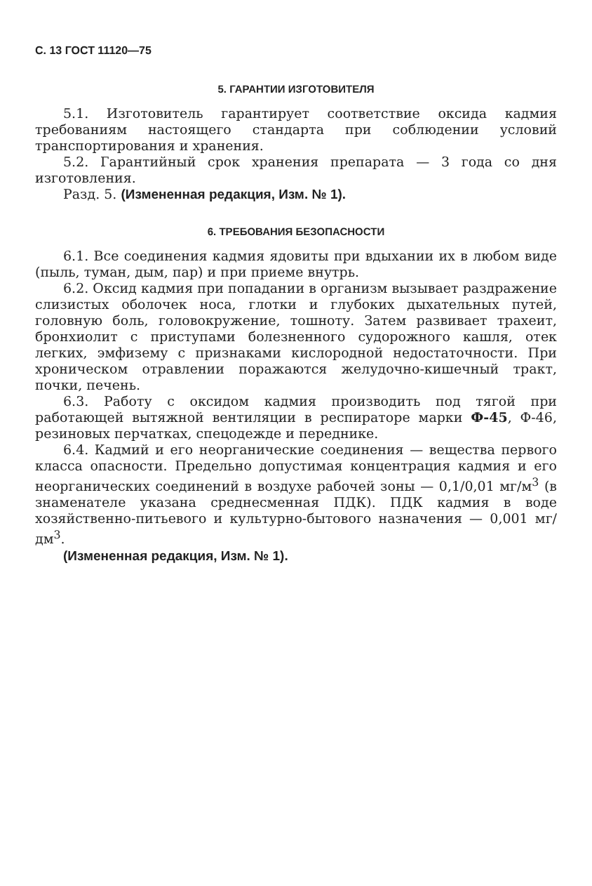С. 13 ГОСТ 11120—75
5. ГАРАНТИИ ИЗГОТОВИТЕЛЯ
5.1. Изготовитель гарантирует соответствие оксида кадмия требованиям настоящего стандарта при соблюдении условий транспортирования и хранения.
5.2. Гарантийный срок хранения препарата — 3 года со дня изготовления.
Разд. 5. (Измененная редакция, Изм. № 1).
6. ТРЕБОВАНИЯ БЕЗОПАСНОСТИ
6.1. Все соединения кадмия ядовиты при вдыхании их в любом виде (пыль, туман, дым, пар) и при приеме внутрь.
6.2. Оксид кадмия при попадании в организм вызывает раздражение слизистых оболочек носа, глотки и глубоких дыхательных путей, головную боль, головокружение, тошноту. Затем развивает трахеит, бронхиолит с приступами болезненного судорожного кашля, отек легких, эмфизему с признаками кислородной недостаточности. При хроническом отравлении поражаются желудочно-кишечный тракт, почки, печень.
6.3. Работу с оксидом кадмия производить под тягой при работающей вытяжной вентиляции в респираторе марки Ф-45, Ф-46, резиновых перчатках, спецодежде и переднике.
6.4. Кадмий и его неорганические соединения — вещества первого класса опасности. Предельно допустимая концентрация кадмия и его неорганических соединений в воздухе рабочей зоны — 0,1/0,01 мг/м<sup>3</sup> (в знаменателе указана среднесменная ПДК). ПДК кадмия в воде хозяйственно-питьевого и культурно-бытового назначения — 0,001 мг/дм<sup>3</sup>.
(Измененная редакция, Изм. № 1).